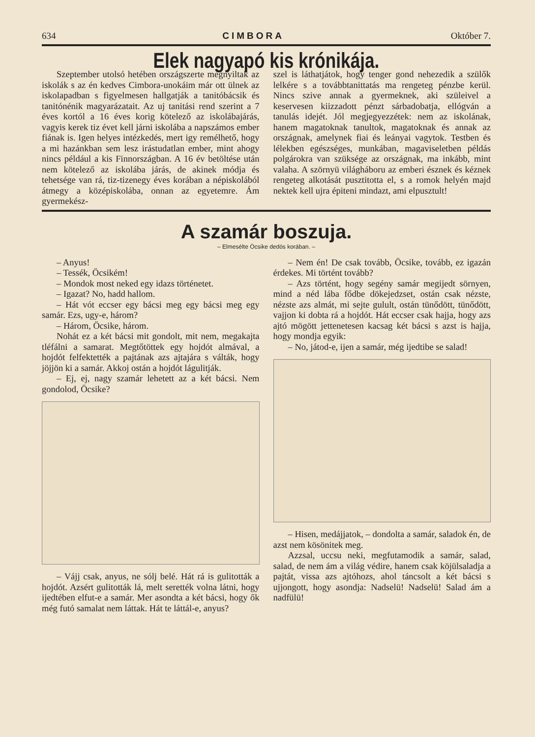634 CIMBORA Október 7.
Elek nagyapó kis krónikája.
Szeptember utolsó hetében országszerte megnyiltak az iskolák s az én kedves Cimbora-unokáim már ott ülnek az iskolapadban s figyelmesen hallgatják a tanitóbácsik és tanitónénik magyarázatait. Az uj tanitási rend szerint a 7 éves kortól a 16 éves korig kötelező az iskolábajárás, vagyis kerek tiz évet kell járni iskolába a napszámos ember fiának is. Igen helyes intézkedés, mert igy remélhető, hogy a mi hazánkban sem lesz irástudatlan ember, mint ahogy nincs például a kis Finnországban. A 16 év betöltése után nem kötelező az iskolába járás, de akinek módja és tehetsége van rá, tiz-tizenegy éves korában a népiskolából átmegy a középiskolába, onnan az egyetemre. Ám gyermekész-
szel is láthatjátok, hogy tenger gond nehezedik a szülők lelkére s a továbbtanittatás ma rengeteg pénzbe kerül. Nincs szive annak a gyermeknek, aki szüleivel a keservesen kiizzadott pénzt sárbadobatja, ellógván a tanulás idejét. Jól megjegyezzétek: nem az iskolának, hanem magatoknak tanultok, magatoknak és annak az országnak, amelynek fiai és leányai vagytok. Testben és lélekben egészséges, munkában, magaviseletben példás polgárokra van szüksége az országnak, ma inkább, mint valaha. A szörnyü világháboru az emberi észnek és kéznek rengeteg alkotását pusztitotta el, s a romok helyén majd nektek kell ujra épiteni mindazt, ami elpusztult!
A szamár boszuja.
– Elmesélte Öcsike dedós korában. –
– Anyus!
– Tessék, Öcsikém!
– Mondok most neked egy idazs történetet.
– Igazat? No, hadd hallom.
– Hát vót eccser egy bácsi meg egy bácsi meg egy samár. Ezs, ugy-e, három?
– Három, Öcsike, három.
Nohát ez a két bácsi mit gondolt, mit nem, megakajta tléfálni a samarat. Megtőtöttek egy hojdót almával, a hojdót felfektették a pajtának azs ajtajára s válták, hogy jöjjön ki a samár. Akkoj ostán a hojdót lágulitják.
– Ej, ej, nagy szamár lehetett az a két bácsi. Nem gondolod, Öcsike?
– Vájj csak, anyus, ne sólj belé. Hát rá is gulitották a hojdót. Azsért gulitották lá, melt serették volna látni, hogy ijedtében elfut-e a samár. Mer asondta a két bácsi, hogy ők még futó samalat nem láttak. Hát te láttál-e, anyus?
– Nem én! De csak tovább, Öcsike, tovább, ez igazán érdekes. Mi történt tovább?
– Azs történt, hogy segény samár megijedt sörnyen, mind a néd lába fődbe dökejedzset, ostán csak nézste, nézste azs almát, mi sejte gulult, ostán tünődött, tünődött, vajjon ki dobta rá a hojdót. Hát eccser csak hajja, hogy azs ajtó mögött jettenetesen kacsag két bácsi s azst is hajja, hogy mondja egyik:
– No, játod-e, ijen a samár, még ijedtibe se salad!
– Hisen, medájjatok, – dondolta a samár, saladok én, de azst nem kösönitek meg.
Azzsal, uccsu neki, megfutamodik a samár, salad, salad, de nem ám a világ védire, hanem csak köjülsaladja a pajtát, vissa azs ajtóhozs, ahol táncsolt a két bácsi s ujjongott, hogy asondja: Nadselü! Nadselü! Salad ám a nadfülü!